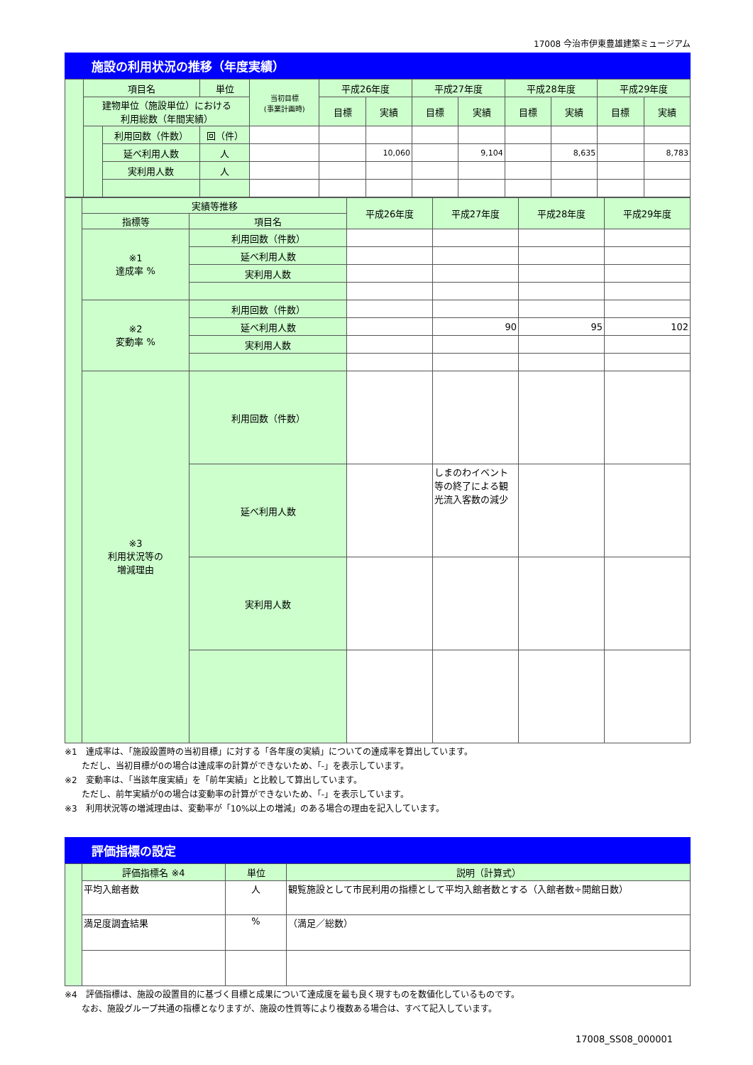17008 今治市伊東豊雄建築ミュージアム
施設の利用状況の推移（年度実績）
| | 項目名 | | 単位 | 当初目標 (事業計画時) | 平成26年度 | | 平成27年度 | | 平成28年度 | | 平成29年度 | |
| | 建物単位（施設単位）における 利用総数（年間実績） | | | | 目標 | 実績 | 目標 | 実績 | 目標 | 実績 | 目標 | 実績 |
| | | 利用回数（件数） | 回（件） | | | | | | | | | |
| | | 延べ利用人数 | 人 | | | 10,060 | | 9,104 | | 8,635 | | 8,783 |
| | | 実利用人数 | 人 | | | | | | | | | |
| | 実績等推移 | | 平成26年度 | 平成27年度 | 平成28年度 | 平成29年度 |
| | 指標等 | 項目名 | | | | |
| | ※1 達成率 % | 利用回数（件数） | | | | |
| | | 延べ利用人数 | | | | |
| | | 実利用人数 | | | | |
| | ※2 変動率 % | 利用回数（件数） | | | | |
| | | 延べ利用人数 | | 90 | 95 | 102 |
| | | 実利用人数 | | | | |
| | ※3 利用状況等の 増減理由 | 利用回数（件数） | | | | |
| | | 延べ利用人数 | | しまのわイベント等の終了による観光流入客数の減少 | | |
| | | 実利用人数 | | | | |
※1　達成率は、「施設設置時の当初目標」に対する「各年度の実績」についての達成率を算出しています。
　　ただし、当初目標が0の場合は達成率の計算ができないため、「-」を表示しています。
※2　変動率は、「当該年度実績」を「前年実績」と比較して算出しています。
　　ただし、前年実績が0の場合は変動率の計算ができないため、「-」を表示しています。
※3　利用状況等の増減理由は、変動率が「10%以上の増減」のある場合の理由を記入しています。
評価指標の設定
| | 評価指標名 ※4 | 単位 | 説明（計算式） |
| | 平均入館者数 | 人 | 観覧施設として市民利用の指標として平均入館者数とする（入館者数÷開館日数） |
| | 満足度調査結果 | % | （満足／総数） |
※4　評価指標は、施設の設置目的に基づく目標と成果について達成度を最も良く現すものを数値化しているものです。
　　なお、施設グループ共通の指標となりますが、施設の性質等により複数ある場合は、すべて記入しています。
17008_SS08_000001